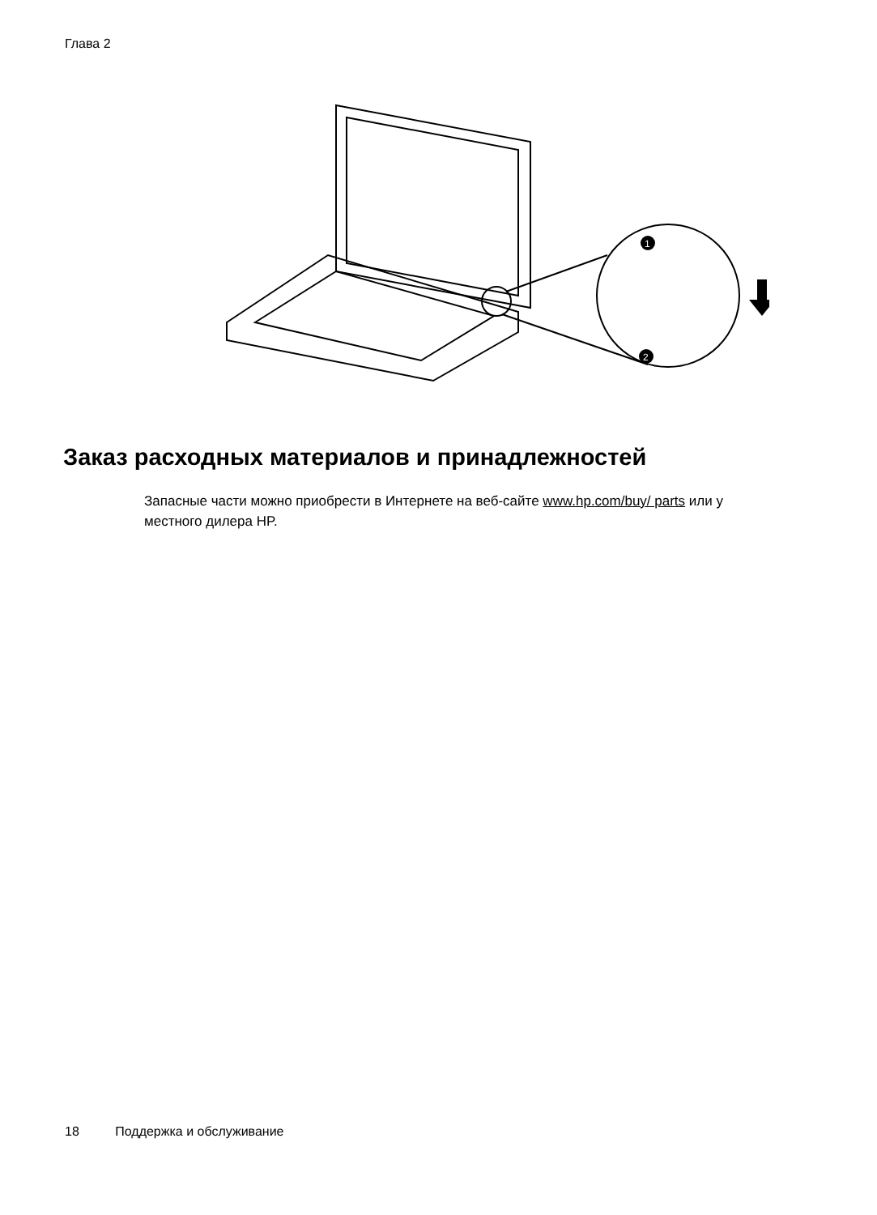Глава 2
1
2
Заказ расходных материалов и принадлежностей
Запасные части можно приобрести в Интернете на веб-сайте www.hp.com/buy/ parts или у местного дилера HP.
18 Поддержка и обслуживание